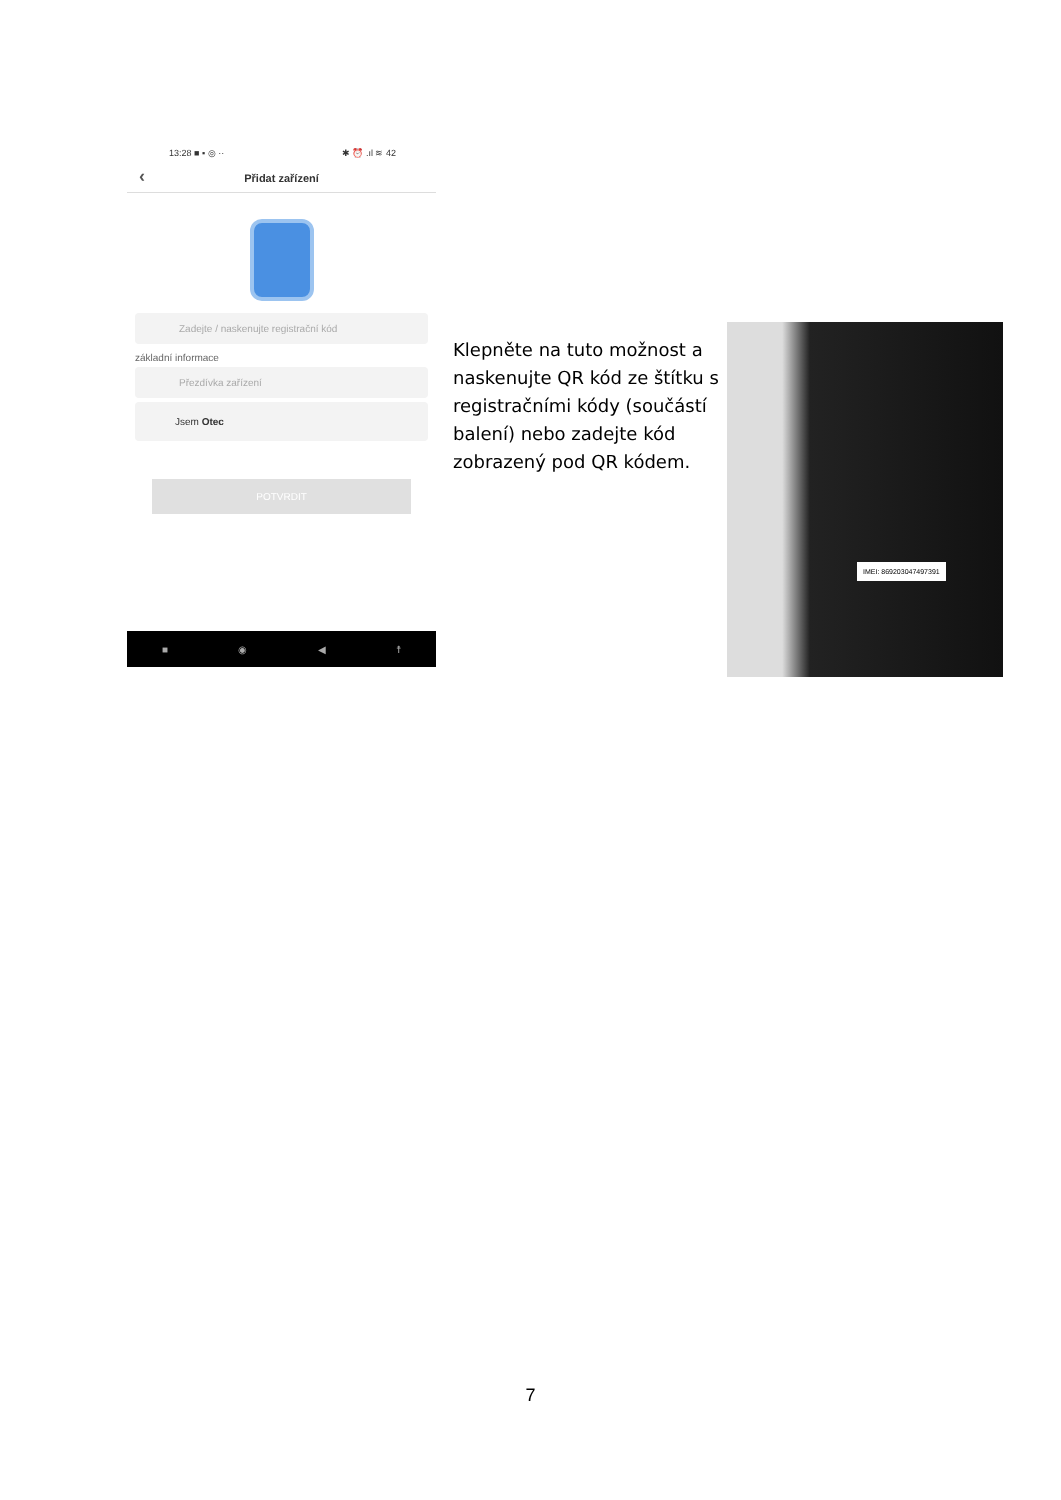13:28 ■ ▪ ◎ ·· ✱ ⏰ .ıl ≋ 42
‹ Přidat zařízení
Zadejte / naskenujte registrační kód
základní informace
Přezdívka zařízení
Jsem Otec
POTVRDIT
■ ◉ ◀ ☨
Klepněte na tuto možnost a naskenujte QR kód ze štítku s registračními kódy (součástí balení) nebo zadejte kód zobrazený pod QR kódem.
IMEI: 869203047497391
7